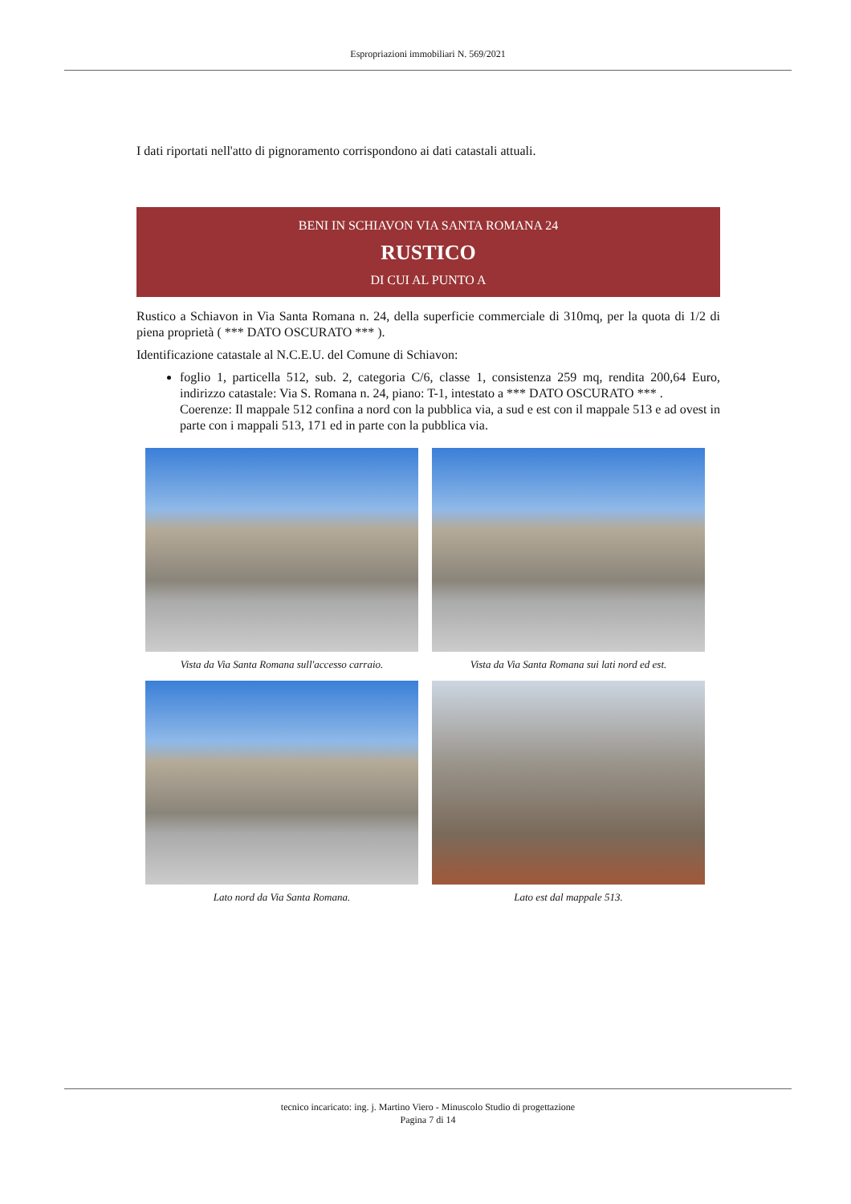Espropriazioni immobiliari N. 569/2021
I dati riportati nell'atto di pignoramento corrispondono ai dati catastali attuali.
BENI IN SCHIAVON VIA SANTA ROMANA 24
RUSTICO
DI CUI AL PUNTO A
Rustico a Schiavon in Via Santa Romana n. 24, della superficie commerciale di 310mq, per la quota di 1/2 di piena proprietà ( *** DATO OSCURATO *** ).
Identificazione catastale al N.C.E.U. del Comune di Schiavon:
foglio 1, particella 512, sub. 2, categoria C/6, classe 1, consistenza 259 mq, rendita 200,64 Euro, indirizzo catastale: Via S. Romana n. 24, piano: T-1, intestato a *** DATO OSCURATO *** .
Coerenze: Il mappale 512 confina a nord con la pubblica via, a sud e est con il mappale 513 e ad ovest in parte con i mappali 513, 171 ed in parte con la pubblica via.
Vista da Via Santa Romana sull'accesso carraio.
Vista da Via Santa Romana sui lati nord ed est.
Lato nord da Via Santa Romana.
Lato est dal mappale 513.
tecnico incaricato: ing. j. Martino Viero - Minuscolo Studio di progettazione
Pagina 7 di 14